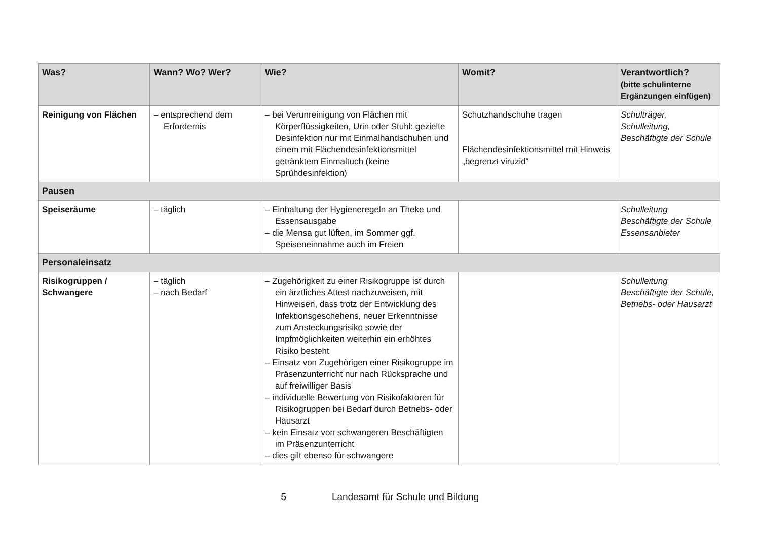| Was? | Wann? Wo? Wer? | Wie? | Womit? | Verantwortlich? (bitte schulinterne Ergänzungen einfügen) |
| --- | --- | --- | --- | --- |
| Reinigung von Flächen | – entsprechend dem Erfordernis | – bei Verunreinigung von Flächen mit Körperflüssigkeiten, Urin oder Stuhl: gezielte Desinfektion nur mit Einmalhandschuhen und einem mit Flächendesinfektionsmittel getränktem Einmaltuch (keine Sprühdesinfektion) | Schutzhandschuhe tragen Flächendesinfektionsmittel mit Hinweis „begrenzt viruzid“ | Schulträger, Schulleitung, Beschäftigte der Schule |
| Pausen | | | | |
| Speiseräume | – täglich | – Einhaltung der Hygieneregeln an Theke und Essensausgabe – die Mensa gut lüften, im Sommer ggf. Speiseneinnahme auch im Freien | | Schulleitung Beschäftigte der Schule Essensanbieter |
| Personaleinsatz | | | | |
| Risikogruppen / Schwangere | – täglich – nach Bedarf | – Zugehörigkeit zu einer Risikogruppe ist durch ein ärztliches Attest nachzuweisen, mit Hinweisen, dass trotz der Entwicklung des Infektionsgeschehens, neuer Erkenntnisse zum Ansteckungsrisiko sowie der Impfmöglichkeiten weiterhin ein erhöhtes Risiko besteht – Einsatz von Zugehörigen einer Risikogruppe im Präsenzunterricht nur nach Rücksprache und auf freiwilliger Basis – individuelle Bewertung von Risikofaktoren für Risikogruppen bei Bedarf durch Betriebs- oder Hausarzt – kein Einsatz von schwangeren Beschäftigten im Präsenzunterricht – dies gilt ebenso für schwangere | | Schulleitung Beschäftigte der Schule, Betriebs- oder Hausarzt |
5 Landesamt für Schule und Bildung